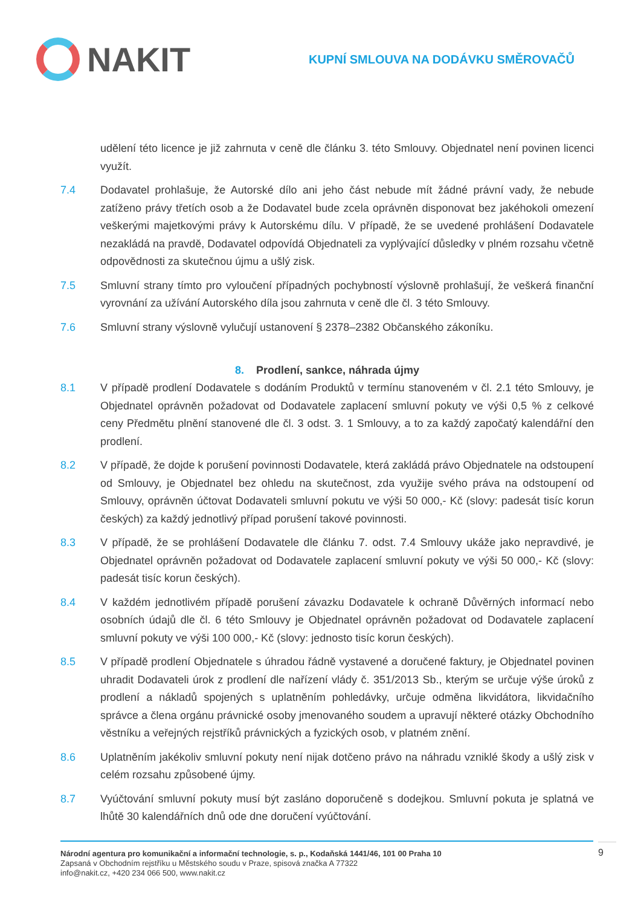NAKIT
KUPNÍ SMLOUVA NA DODÁVKU SMĚROVAČŮ
udělení této licence je již zahrnuta v ceně dle článku 3. této Smlouvy. Objednatel není povinen licenci využít.
7.4 Dodavatel prohlašuje, že Autorské dílo ani jeho část nebude mít žádné právní vady, že nebude zatíženo právy třetích osob a že Dodavatel bude zcela oprávněn disponovat bez jakéhokoli omezení veškerými majetkovými právy k Autorskému dílu. V případě, že se uvedené prohlášení Dodavatele nezakládá na pravdě, Dodavatel odpovídá Objednateli za vyplývající důsledky v plném rozsahu včetně odpovědnosti za skutečnou újmu a ušlý zisk.
7.5 Smluvní strany tímto pro vyloučení případných pochybností výslovně prohlašují, že veškerá finanční vyrovnání za užívání Autorského díla jsou zahrnuta v ceně dle čl. 3 této Smlouvy.
7.6 Smluvní strany výslovně vylučují ustanovení § 2378–2382 Občanského zákoníku.
8. Prodlení, sankce, náhrada újmy
8.1 V případě prodlení Dodavatele s dodáním Produktů v termínu stanoveném v čl. 2.1 této Smlouvy, je Objednatel oprávněn požadovat od Dodavatele zaplacení smluvní pokuty ve výši 0,5 % z celkové ceny Předmětu plnění stanovené dle čl. 3 odst. 3. 1 Smlouvy, a to za každý započatý kalendářní den prodlení.
8.2 V případě, že dojde k porušení povinnosti Dodavatele, která zakládá právo Objednatele na odstoupení od Smlouvy, je Objednatel bez ohledu na skutečnost, zda využije svého práva na odstoupení od Smlouvy, oprávněn účtovat Dodavateli smluvní pokutu ve výši 50 000,- Kč (slovy: padesát tisíc korun českých) za každý jednotlivý případ porušení takové povinnosti.
8.3 V případě, že se prohlášení Dodavatele dle článku 7. odst. 7.4 Smlouvy ukáže jako nepravdivé, je Objednatel oprávněn požadovat od Dodavatele zaplacení smluvní pokuty ve výši 50 000,- Kč (slovy: padesát tisíc korun českých).
8.4 V každém jednotlivém případě porušení závazku Dodavatele k ochraně Důvěrných informací nebo osobních údajů dle čl. 6 této Smlouvy je Objednatel oprávněn požadovat od Dodavatele zaplacení smluvní pokuty ve výši 100 000,- Kč (slovy: jednosto tisíc korun českých).
8.5 V případě prodlení Objednatele s úhradou řádně vystavené a doručené faktury, je Objednatel povinen uhradit Dodavateli úrok z prodlení dle nařízení vlády č. 351/2013 Sb., kterým se určuje výše úroků z prodlení a nákladů spojených s uplatněním pohledávky, určuje odměna likvidátora, likvidačního správce a člena orgánu právnické osoby jmenovaného soudem a upravují některé otázky Obchodního věstníku a veřejných rejstříků právnických a fyzických osob, v platném znění.
8.6 Uplatněním jakékoliv smluvní pokuty není nijak dotčeno právo na náhradu vzniklé škody a ušlý zisk v celém rozsahu způsobené újmy.
8.7 Vyúčtování smluvní pokuty musí být zasláno doporučeně s dodejkou. Smluvní pokuta je splatná ve lhůtě 30 kalendářních dnů ode dne doručení vyúčtování.
Národní agentura pro komunikační a informační technologie, s. p., Kodaňská 1441/46, 101 00 Praha 10
Zapsaná v Obchodním rejstříku u Městského soudu v Praze, spisová značka A 77322
info@nakit.cz, +420 234 066 500, www.nakit.cz
9